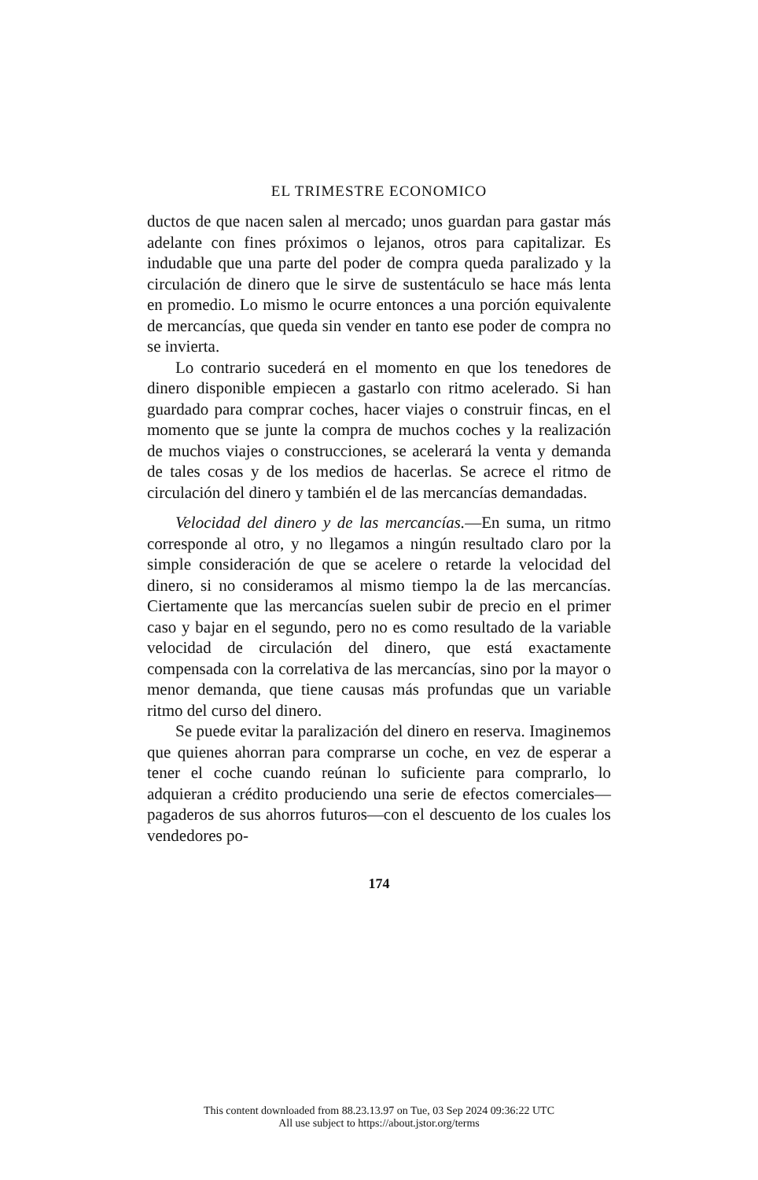EL TRIMESTRE ECONOMICO
ductos de que nacen salen al mercado; unos guardan para gastar más adelante con fines próximos o lejanos, otros para capitalizar. Es indudable que una parte del poder de compra queda paralizado y la circulación de dinero que le sirve de sustentáculo se hace más lenta en promedio. Lo mismo le ocurre entonces a una porción equivalente de mercancías, que queda sin vender en tanto ese poder de compra no se invierta.
Lo contrario sucederá en el momento en que los tenedores de dinero disponible empiecen a gastarlo con ritmo acelerado. Si han guardado para comprar coches, hacer viajes o construir fincas, en el momento que se junte la compra de muchos coches y la realización de muchos viajes o construcciones, se acelerará la venta y demanda de tales cosas y de los medios de hacerlas. Se acrece el ritmo de circulación del dinero y también el de las mercancías demandadas.
Velocidad del dinero y de las mercancías.—En suma, un ritmo corresponde al otro, y no llegamos a ningún resultado claro por la simple consideración de que se acelere o retarde la velocidad del dinero, si no consideramos al mismo tiempo la de las mercancías. Ciertamente que las mercancías suelen subir de precio en el primer caso y bajar en el segundo, pero no es como resultado de la variable velocidad de circulación del dinero, que está exactamente compensada con la correlativa de las mercancías, sino por la mayor o menor demanda, que tiene causas más profundas que un variable ritmo del curso del dinero.
Se puede evitar la paralización del dinero en reserva. Imaginemos que quienes ahorran para comprarse un coche, en vez de esperar a tener el coche cuando reúnan lo suficiente para comprarlo, lo adquieran a crédito produciendo una serie de efectos comerciales—pagaderos de sus ahorros futuros—con el descuento de los cuales los vendedores po-
174
This content downloaded from 88.23.13.97 on Tue, 03 Sep 2024 09:36:22 UTC
All use subject to https://about.jstor.org/terms